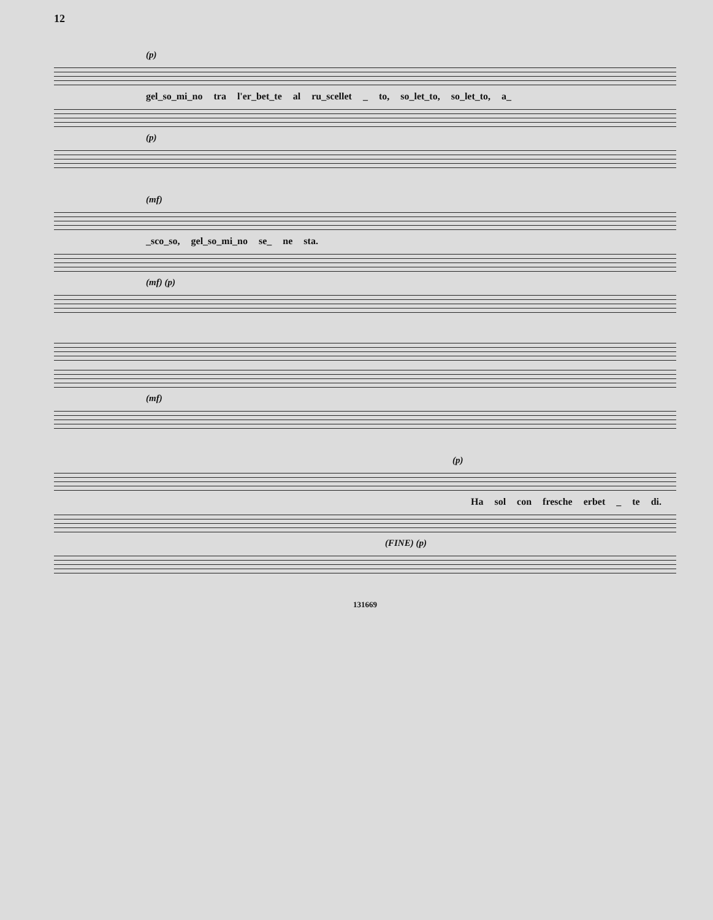12
(p)
gel_so_mi_no tra l'er_bet_te al ru_scellet _ to, so_let_to, so_let_to, a_
(p)
(mf)
_sco_so, gel_so_mi_no se_ ne sta.
(mf) (p)
(mf)
(p)
Ha sol con fresche erbet _ te di.
(FINE) (p)
131669